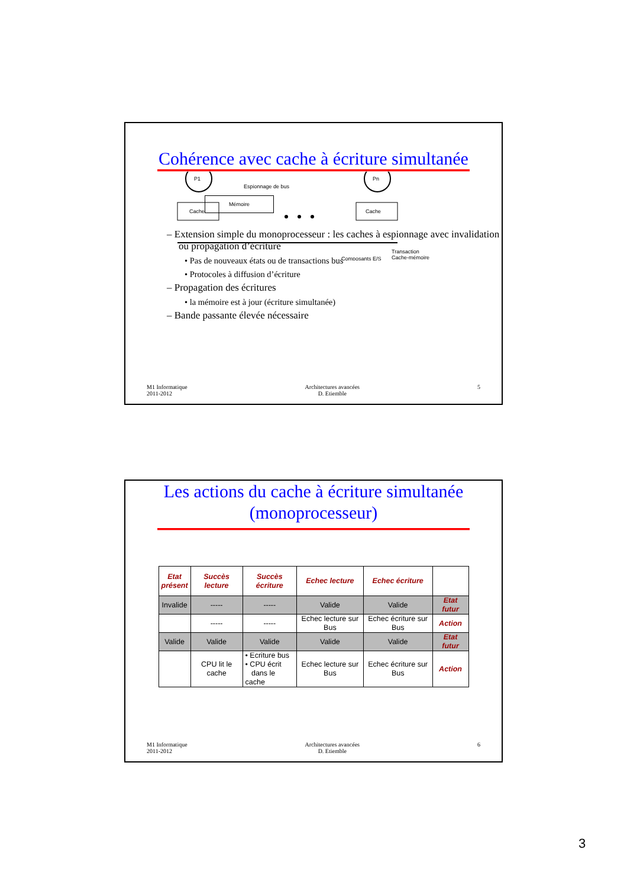Cohérence avec cache à écriture simultanée
P1
Pn
Cache
Cache
Espionnage de bus
Composants E/S
Transaction
Cache-mémoire
Mémoire
– Extension simple du monoprocesseur : les caches à espionnage avec invalidation ou propagation d’écriture
• Pas de nouveaux états ou de transactions bus
• Protocoles à diffusion d’écriture
– Propagation des écritures
• la mémoire est à jour (écriture simultanée)
– Bande passante élevée nécessaire
M1 Informatique
2011-2012
Architectures avancées
D. Etiemble
5
Les actions du cache à écriture simultanée
(monoprocesseur)
| Etat présent | Succès lecture | Succès écriture | Echec lecture | Echec écriture | |
| --- | --- | --- | --- | --- | --- |
| Invalide | ----- | ----- | Valide | Valide | Etat futur |
| | ----- | ----- | Echec lecture sur Bus | Echec écriture sur Bus | Action |
| Valide | Valide | Valide | Valide | Valide | Etat futur |
| | CPU lit le cache | • Ecriture bus • CPU écrit dans le cache | Echec lecture sur Bus | Echec écriture sur Bus | Action |
M1 Informatique
2011-2012
Architectures avancées
D. Etiemble
6
3